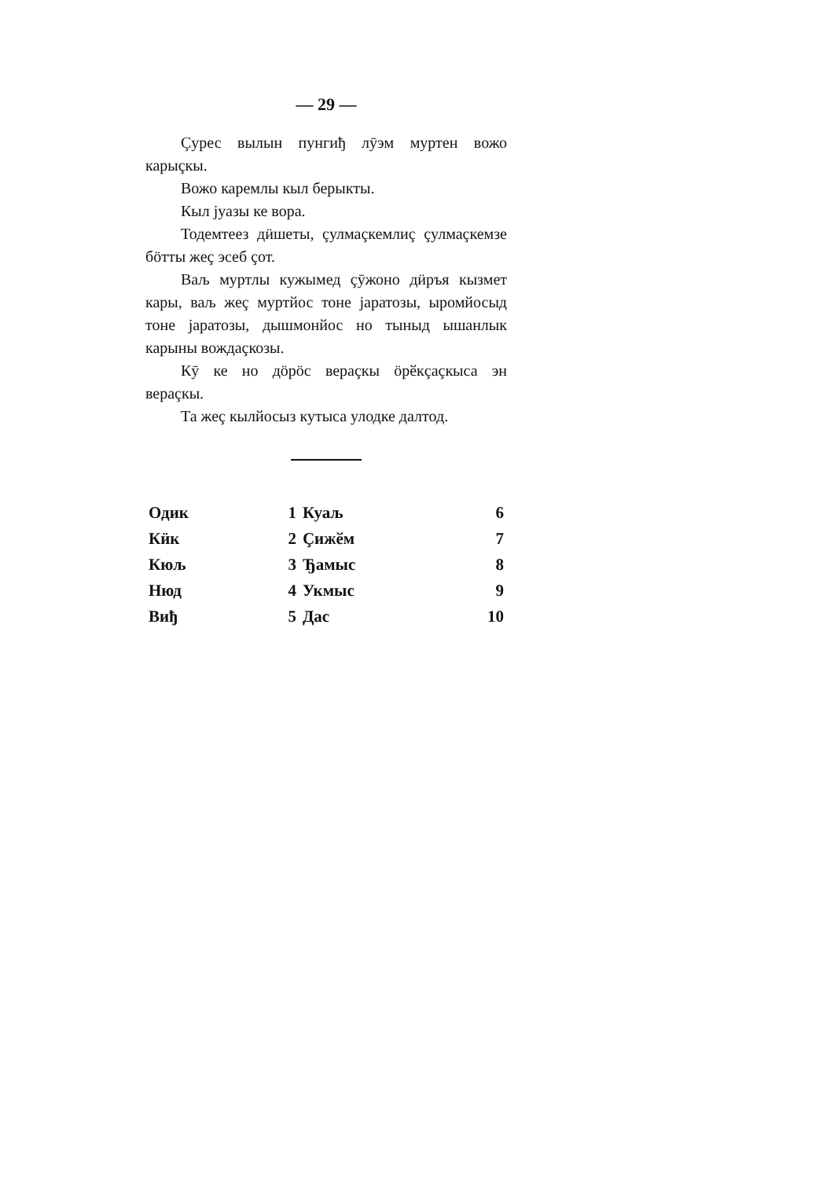— 29 —
Çурес вылын пунгиђ лӯэм муртен вожо карыçкы.
Вожо каремлы кыл берыкты.
Кыл јуазы ке вора.
Тодемтеез дӥшеты, çулмаçкемлиç çулмаçкемзе бӧтты жеç эсеб çот.
Ваљ муртлы кужымед çӯжоно дӥръя кызмет кары, ваљ жеç муртйос тоне јаратозы, ыромйосыд тоне јаратозы, дышмонйос но тыныд ышанлык карыны вождаçкозы.
Кӯ ке но дӧрӧс вераçкы ӧрӗкçаçкыса эн вераçкы.
Та жеç кылйосыз кутыса улодке далтод.
| Одик | 1 | Куаљ | 6 |
| Кӥк | 2 | Çижӗм | 7 |
| Кюљ | 3 | Ђамыс | 8 |
| Нюд | 4 | Укмыс | 9 |
| Виђ | 5 | Дас | 10 |